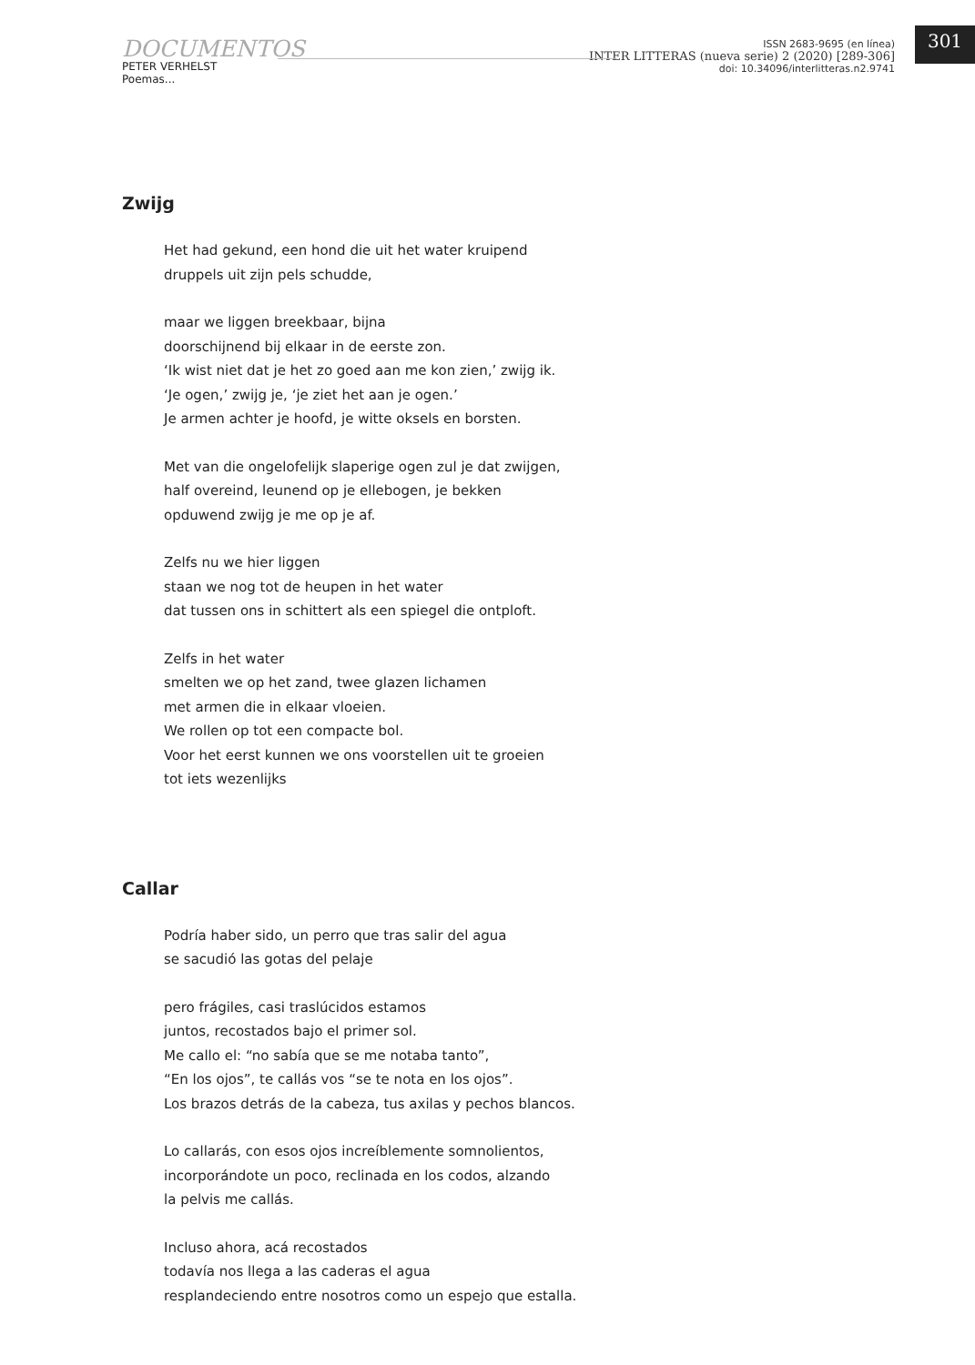DOCUMENTOS
PETER VERHELST
Poemas...
ISSN 2683-9695 (en línea)
INTER LITTERAS (nueva serie) 2 (2020) [289-306]
doi: 10.34096/interlitteras.n2.9741
301
Zwijg
Het had gekund, een hond die uit het water kruipend
druppels uit zijn pels schudde,
maar we liggen breekbaar, bijna
doorschijnend bij elkaar in de eerste zon.
‘Ik wist niet dat je het zo goed aan me kon zien,’ zwijg ik.
‘Je ogen,’ zwijg je, ‘je ziet het aan je ogen.’
Je armen achter je hoofd, je witte oksels en borsten.
Met van die ongelofelijk slaperige ogen zul je dat zwijgen,
half overeind, leunend op je ellebogen, je bekken
opduwend zwijg je me op je af.
Zelfs nu we hier liggen
staan we nog tot de heupen in het water
dat tussen ons in schittert als een spiegel die ontploft.
Zelfs in het water
smelten we op het zand, twee glazen lichamen
met armen die in elkaar vloeien.
We rollen op tot een compacte bol.
Voor het eerst kunnen we ons voorstellen uit te groeien
tot iets wezenlijks
Callar
Podría haber sido, un perro que tras salir del agua
se sacudió las gotas del pelaje
pero frágiles, casi traslúcidos estamos
juntos, recostados bajo el primer sol.
Me callo el: “no sabía que se me notaba tanto”,
“En los ojos”, te callás vos “se te nota en los ojos”.
Los brazos detrás de la cabeza, tus axilas y pechos blancos.
Lo callarás, con esos ojos increíblemente somnolientos,
incorporándote un poco, reclinada en los codos, alzando
la pelvis me callás.
Incluso ahora, acá recostados
todavía nos llega a las caderas el agua
resplandeciendo entre nosotros como un espejo que estalla.